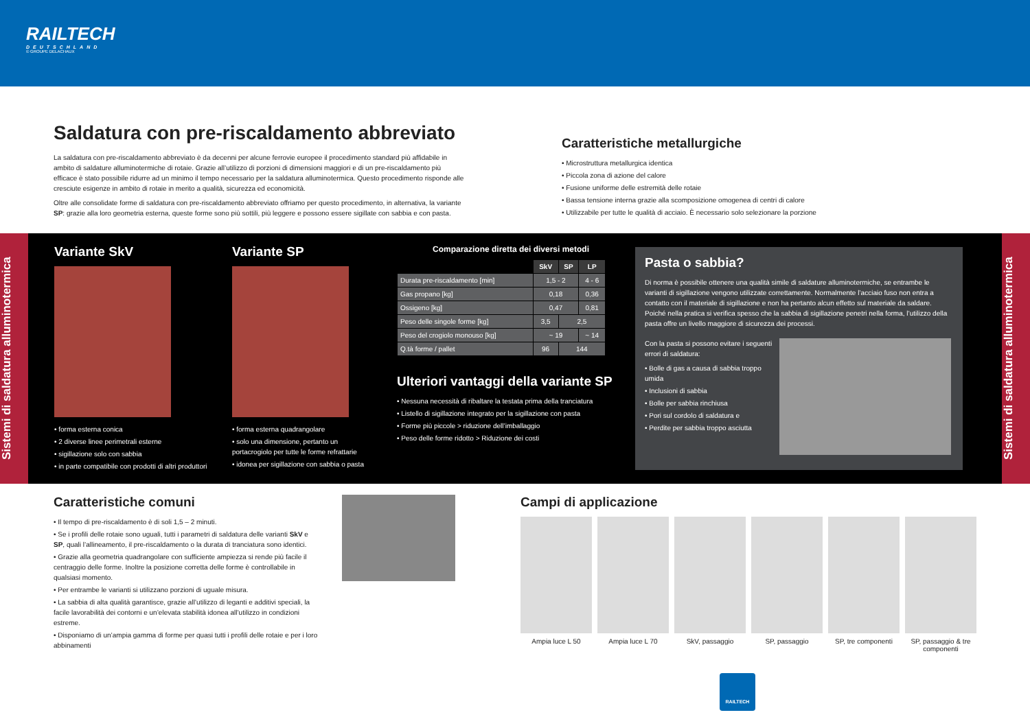RAILTECH
DEUTSCHLAND
© GROUPE DELACHAUX
Saldatura con pre-riscaldamento abbreviato
La saldatura con pre-riscaldamento abbreviato è da decenni per alcune ferrovie europee il procedimento standard più affidabile in ambito di saldature alluminotermiche di rotaie. Grazie all’utilizzo di porzioni di dimensioni maggiori e di un pre-riscaldamento più efficace è stato possibile ridurre ad un minimo il tempo necessario per la saldatura alluminotermica. Questo procedimento risponde alle cresciute esigenze in ambito di rotaie in merito a qualità, sicurezza ed economicità.
Oltre alle consolidate forme di saldatura con pre-riscaldamento abbreviato offriamo per questo procedimento, in alternativa, la variante SP: grazie alla loro geometria esterna, queste forme sono più sottili, più leggere e possono essere sigillate con sabbia e con pasta.
Caratteristiche metallurgiche
• Microstruttura metallurgica identica
• Piccola zona di azione del calore
• Fusione uniforme delle estremità delle rotaie
• Bassa tensione interna grazie alla scomposizione omogenea di centri di calore
• Utilizzabile per tutte le qualità di acciaio. È necessario solo selezionare la porzione
Sistemi di saldatura alluminotermica
Variante SkV
• forma esterna conica
• 2 diverse linee perimetrali esterne
• sigillazione solo con sabbia
• in parte compatibile con prodotti di altri produttori
Variante SP
• forma esterna quadrangolare
• solo una dimensione, pertanto un portacrogiolo per tutte le forme refrattarie
• idonea per sigillazione con sabbia o pasta
Comparazione diretta dei diversi metodi
| | SkV | SP | LP |
| --- | --- | --- | --- |
| Durata pre-riscaldamento [min] | 1,5 - 2 | | 4 - 6 |
| Gas propano [kg] | 0,18 | | 0,36 |
| Ossigeno [kg] | 0,47 | | 0,81 |
| Peso delle singole forme [kg] | 3,5 | 2,5 | |
| Peso del crogiolo monouso [kg] | ~ 19 | | ~ 14 |
| Q.tà forme / pallet | 96 | 144 | |
Ulteriori vantaggi della variante SP
• Nessuna necessità di ribaltare la testata prima della tranciatura
• Listello di sigillazione integrato per la sigillazione con pasta
• Forme più piccole > riduzione dell’imballaggio
• Peso delle forme ridotto > Riduzione dei costi
Pasta o sabbia?
Di norma è possibile ottenere una qualità simile di saldature alluminotermiche, se entrambe le varianti di sigillazione vengono utilizzate correttamente. Normalmente l’acciaio fuso non entra a contatto con il materiale di sigillazione e non ha pertanto alcun effetto sul materiale da saldare. Poiché nella pratica si verifica spesso che la sabbia di sigillazione penetri nella forma, l’utilizzo della pasta offre un livello maggiore di sicurezza dei processi.
Con la pasta si possono evitare i seguenti errori di saldatura:
• Bolle di gas a causa di sabbia troppo umida
• Inclusioni di sabbia
• Bolle per sabbia rinchiusa
• Pori sul cordolo di saldatura e
• Perdite per sabbia troppo asciutta
Sistemi di saldatura alluminotermica
Caratteristiche comuni
• Il tempo di pre-riscaldamento è di soli 1,5 – 2 minuti.
• Se i profili delle rotaie sono uguali, tutti i parametri di saldatura delle varianti SkV e SP, quali l’allineamento, il pre-riscaldamento o la durata di tranciatura sono identici.
• Grazie alla geometria quadrangolare con sufficiente ampiezza si rende più facile il centraggio delle forme. Inoltre la posizione corretta delle forme è controllabile in qualsiasi momento.
• Per entrambe le varianti si utilizzano porzioni di uguale misura.
• La sabbia di alta qualità garantisce, grazie all’utilizzo di leganti e additivi speciali, la facile lavorabilità dei contorni e un’elevata stabilità idonea all’utilizzo in condizioni estreme.
• Disponiamo di un’ampia gamma di forme per quasi tutti i profili delle rotaie e per i loro abbinamenti
Campi di applicazione
Ampia luce L 50 Ampia luce L 70 SkV, passaggio SP, passaggio SP, tre componenti
SP, passaggio & tre componenti
RAILTECH